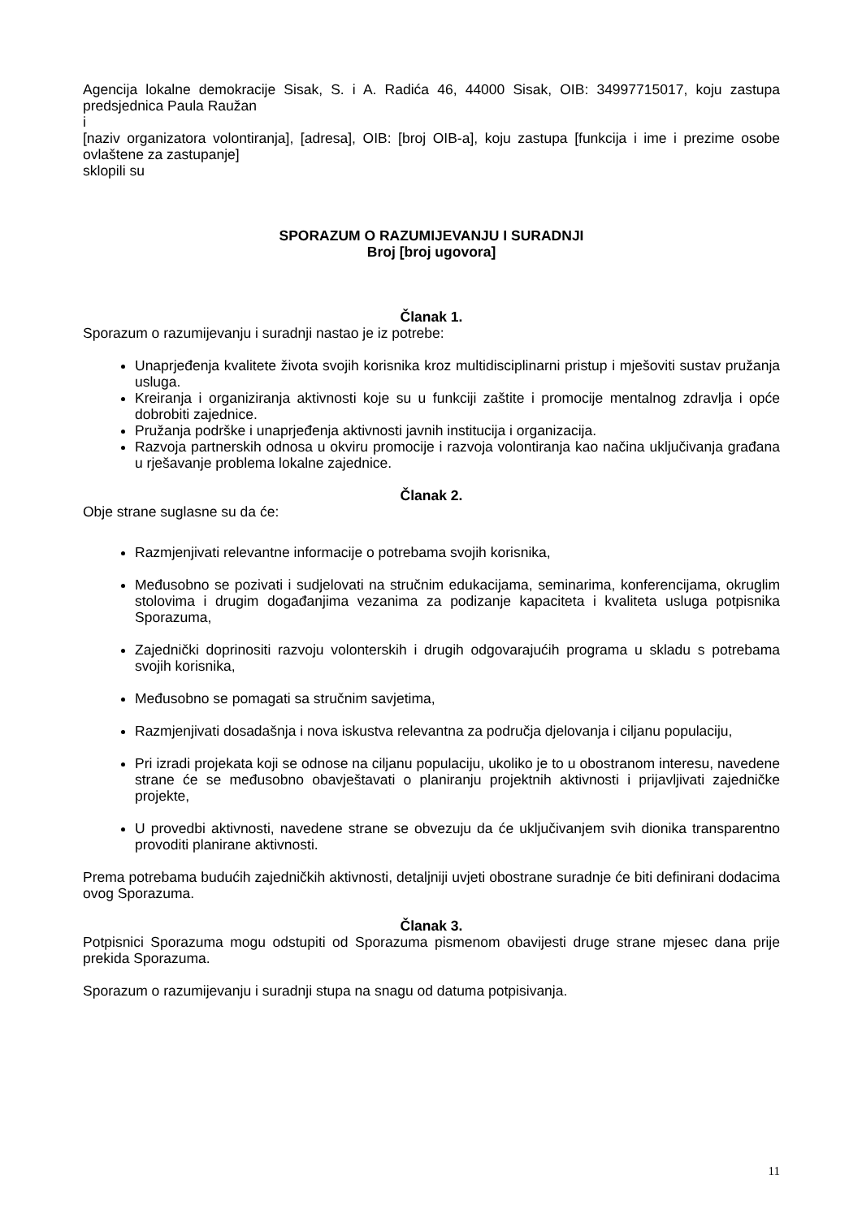Agencija lokalne demokracije Sisak, S. i A. Radića 46, 44000 Sisak, OIB: 34997715017, koju zastupa predsjednica Paula Raužan
i
[naziv organizatora volontiranja], [adresa], OIB: [broj OIB-a], koju zastupa [funkcija i ime i prezime osobe ovlaštene za zastupanje]
sklopili su
SPORAZUM O RAZUMIJEVANJU I SURADNJI
Broj [broj ugovora]
Članak 1.
Sporazum o razumijevanju i suradnji nastao je iz potrebe:
Unaprjeđenja kvalitete života svojih korisnika kroz multidisciplinarni pristup i mješoviti sustav pružanja usluga.
Kreiranja i organiziranja aktivnosti koje su u funkciji zaštite i promocije mentalnog zdravlja i opće dobrobiti zajednice.
Pružanja podrške i unaprjeđenja aktivnosti javnih institucija i organizacija.
Razvoja partnerskih odnosa u okviru promocije i razvoja volontiranja kao načina uključivanja građana u rješavanje problema lokalne zajednice.
Članak 2.
Obje strane suglasne su da će:
Razmjenjivati relevantne informacije o potrebama svojih korisnika,
Međusobno se pozivati i sudjelovati na stručnim edukacijama, seminarima, konferencijama, okruglim stolovima i drugim događanjima vezanima za podizanje kapaciteta i kvaliteta usluga potpisnika Sporazuma,
Zajednički doprinositi razvoju volonterskih i drugih odgovarajućih programa u skladu s potrebama svojih korisnika,
Međusobno se pomagati sa stručnim savjetima,
Razmjenjivati dosadašnja i nova iskustva relevantna za područja djelovanja i ciljanu populaciju,
Pri izradi projekata koji se odnose na ciljanu populaciju, ukoliko je to u obostranom interesu, navedene strane će se međusobno obavještavati o planiranju projektnih aktivnosti i prijavljivati zajedničke projekte,
U provedbi aktivnosti, navedene strane se obvezuju da će uključivanjem svih dionika transparentno provoditi planirane aktivnosti.
Prema potrebama budućih zajedničkih aktivnosti, detaljniji uvjeti obostrane suradnje će biti definirani dodacima ovog Sporazuma.
Članak 3.
Potpisnici Sporazuma mogu odstupiti od Sporazuma pismenom obavijesti druge strane mjesec dana prije prekida Sporazuma.
Sporazum o razumijevanju i suradnji stupa na snagu od datuma potpisivanja.
11